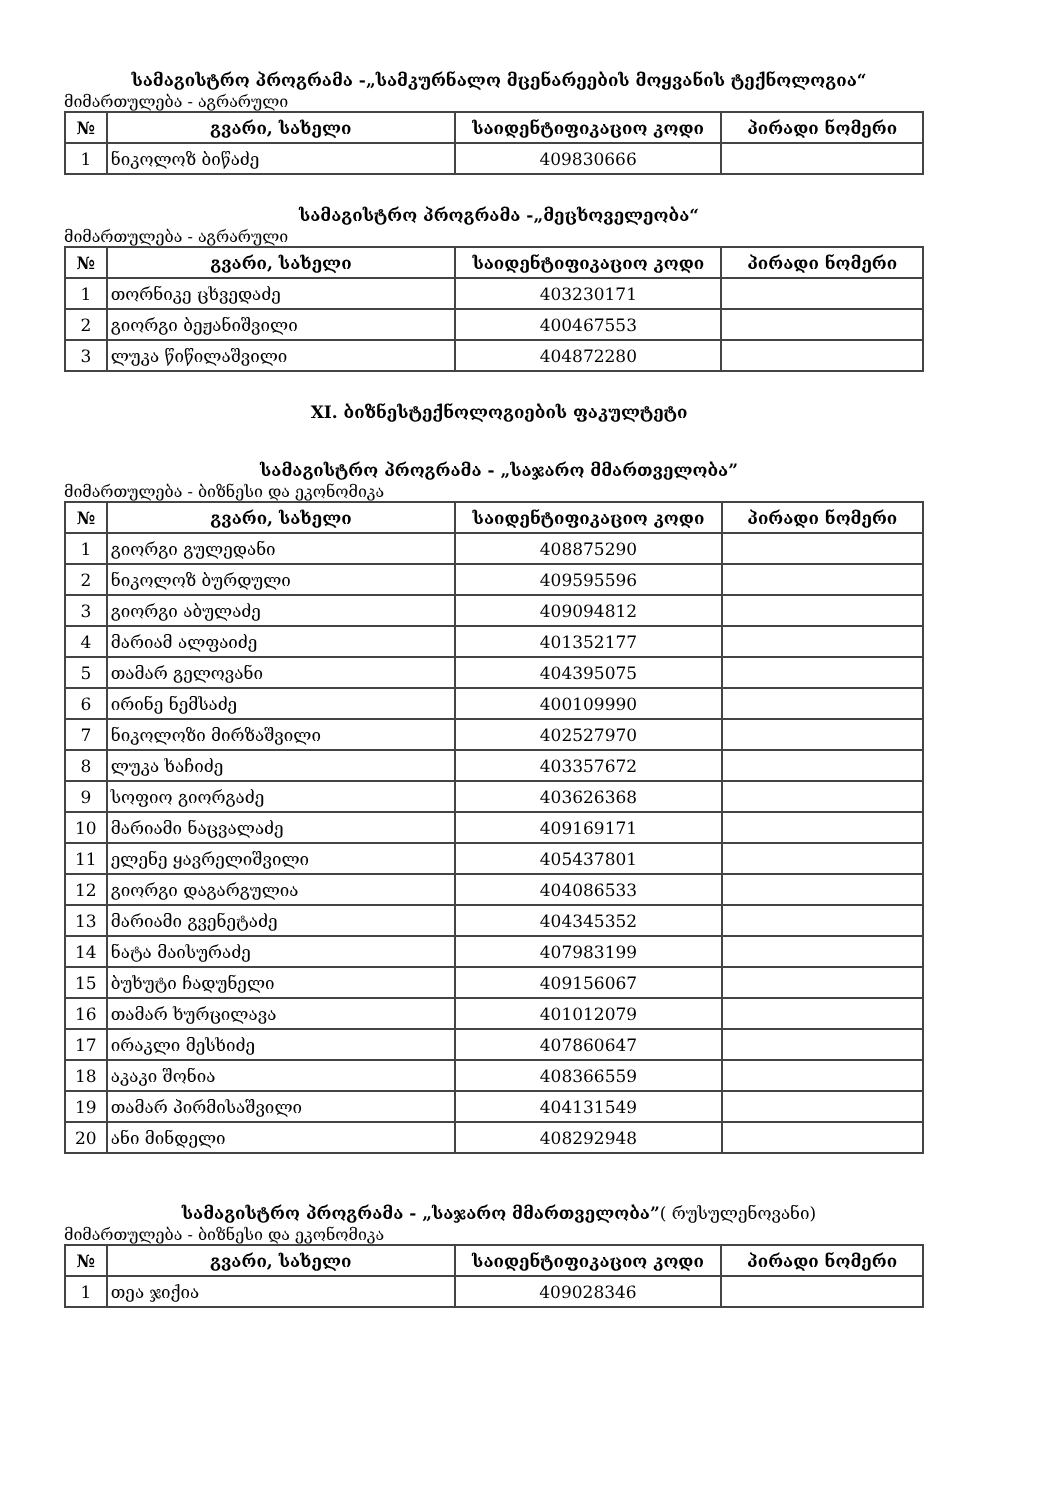სამაგისტრო პროგრამა -„სამკურნალო მცენარეების მოყვანის ტექნოლოგია“
მიმართულება - აგრარული
| № | გვარი, სახელი | საიდენტიფიკაციო კოდი | პირადი ნომერი |
| --- | --- | --- | --- |
| 1 | ნიკოლოზ ბიწაძე | 409830666 | |
სამაგისტრო პროგრამა -„მეცხოველეობა“
მიმართულება - აგრარული
| № | გვარი, სახელი | საიდენტიფიკაციო კოდი | პირადი ნომერი |
| --- | --- | --- | --- |
| 1 | თორნიკე ცხვედაძე | 403230171 | |
| 2 | გიორგი ბეჟანიშვილი | 400467553 | |
| 3 | ლუკა წიწილაშვილი | 404872280 | |
XI. ბიზნესტექნოლოგიების ფაკულტეტი
სამაგისტრო პროგრამა - „საჯარო მმართველობა”
მიმართულება - ბიზნესი და ეკონომიკა
| № | გვარი, სახელი | საიდენტიფიკაციო კოდი | პირადი ნომერი |
| --- | --- | --- | --- |
| 1 | გიორგი გულედანი | 408875290 | |
| 2 | ნიკოლოზ ბურდული | 409595596 | |
| 3 | გიორგი აბულაძე | 409094812 | |
| 4 | მარიამ ალფაიძე | 401352177 | |
| 5 | თამარ გელოვანი | 404395075 | |
| 6 | ირინე ნემსაძე | 400109990 | |
| 7 | ნიკოლოზი მირზაშვილი | 402527970 | |
| 8 | ლუკა ხაჩიძე | 403357672 | |
| 9 | სოფიო გიორგაძე | 403626368 | |
| 10 | მარიამი ნაცვალაძე | 409169171 | |
| 11 | ელენე ყავრელიშვილი | 405437801 | |
| 12 | გიორგი დაგარგულია | 404086533 | |
| 13 | მარიამი გვენეტაძე | 404345352 | |
| 14 | ნატა მაისურაძე | 407983199 | |
| 15 | ბუხუტი ჩადუნელი | 409156067 | |
| 16 | თამარ ხურცილავა | 401012079 | |
| 17 | ირაკლი მესხიძე | 407860647 | |
| 18 | აკაკი შონია | 408366559 | |
| 19 | თამარ პირმისაშვილი | 404131549 | |
| 20 | ანი მინდელი | 408292948 | |
სამაგისტრო პროგრამა - „საჯარო მმართველობა”( რუსულენოვანი)
მიმართულება - ბიზნესი და ეკონომიკა
| № | გვარი, სახელი | საიდენტიფიკაციო კოდი | პირადი ნომერი |
| --- | --- | --- | --- |
| 1 | თეა ჯიქია | 409028346 | |